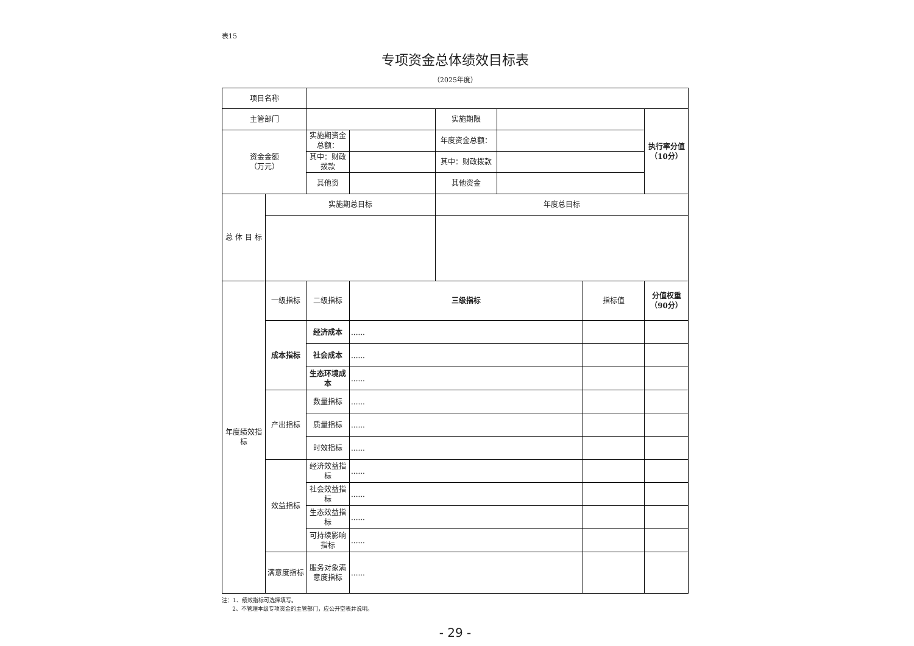表15
专项资金总体绩效目标表
（2025年度）
| 项目名称 | | | | | | | |
| 主管部门 | | | | 实施期限 | | | 执行率分值（10分） |
| 资金金额 （万元） | | 实施期资金总额： | | 年度资金总额： | | | |
| | | 其中：财政拨款 | | 其中：财政拨款 | | | |
| | | 其他资 | | 其他资金 | | | |
| 总 体 目 标 | 实施期总目标 | | | 年度总目标 | | | |
| 年度绩效指标 | 一级指标 | 二级指标 | 三级指标 | | | 指标值 | 分值权重（90分） |
| | 成本指标 | 经济成本 | ...... | | | | |
| | | 社会成本 | ...... | | | | |
| | | 生态环境成本 | ...... | | | | |
| | 产出指标 | 数量指标 | ...... | | | | |
| | | 质量指标 | ...... | | | | |
| | | 时效指标 | ...... | | | | |
| | 效益指标 | 经济效益指标 | ...... | | | | |
| | | 社会效益指标 | ...... | | | | |
| | | 生态效益指标 | ...... | | | | |
| | | 可持续影响指标 | ...... | | | | |
| | 满意度指标 | 服务对象满意度指标 | ...... | | | | |
注：1、绩效指标可选择填写。
2、不管理本级专项资金的主管部门，应公开空表并说明。
- 29 -